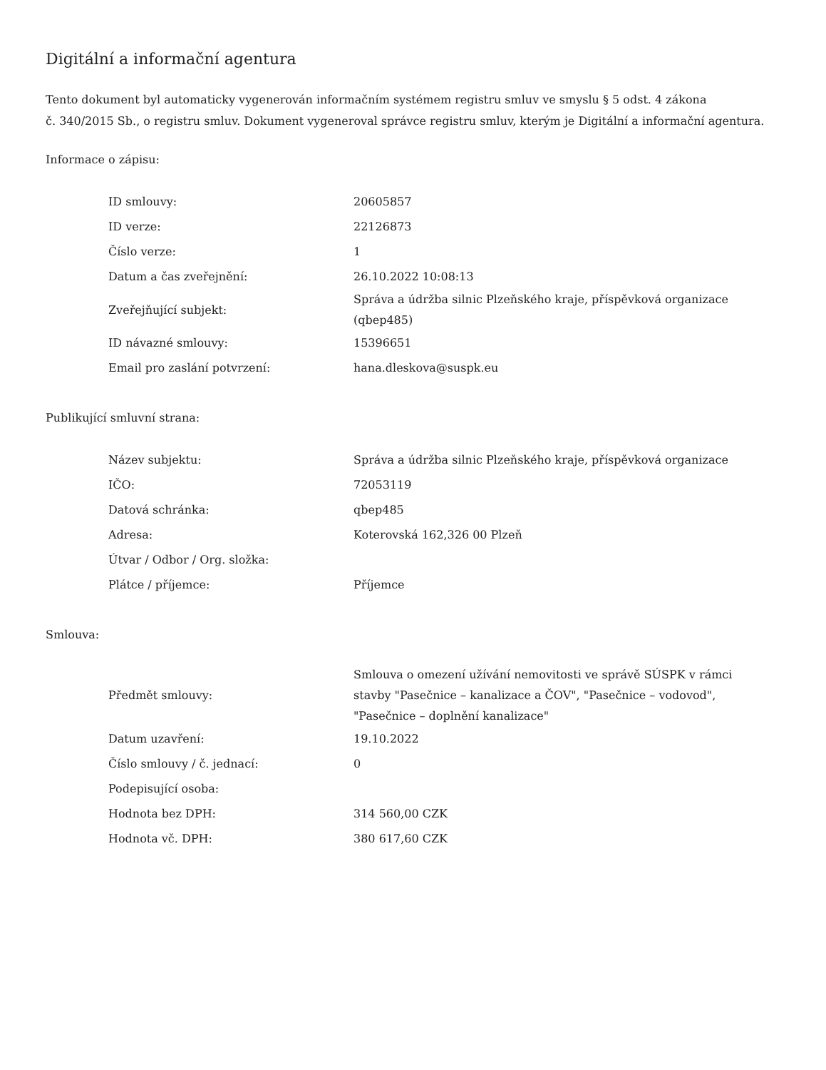Digitální a informační agentura
Tento dokument byl automaticky vygenerován informačním systémem registru smluv ve smyslu § 5 odst. 4 zákona
č. 340/2015 Sb., o registru smluv. Dokument vygeneroval správce registru smluv, kterým je Digitální a informační agentura.
Informace o zápisu:
| ID smlouvy: | 20605857 |
| ID verze: | 22126873 |
| Číslo verze: | 1 |
| Datum a čas zveřejnění: | 26.10.2022 10:08:13 |
| Zveřejňující subjekt: | Správa a údržba silnic Plzeňského kraje, příspěvková organizace (qbep485) |
| ID návazné smlouvy: | 15396651 |
| Email pro zaslání potvrzení: | hana.dleskova@suspk.eu |
Publikující smluvní strana:
| Název subjektu: | Správa a údržba silnic Plzeňského kraje, příspěvková organizace |
| IČO: | 72053119 |
| Datová schránka: | qbep485 |
| Adresa: | Koterovská 162,326 00 Plzeň |
| Útvar / Odbor / Org. složka: | |
| Plátce / příjemce: | Příjemce |
Smlouva:
| Předmět smlouvy: | Smlouva o omezení užívání nemovitosti ve správě SÚSPK v rámci stavby "Pasečnice – kanalizace a ČOV", "Pasečnice – vodovod", "Pasečnice – doplnění kanalizace" |
| Datum uzavření: | 19.10.2022 |
| Číslo smlouvy / č. jednací: | 0 |
| Podepisující osoba: | |
| Hodnota bez DPH: | 314 560,00 CZK |
| Hodnota vč. DPH: | 380 617,60 CZK |